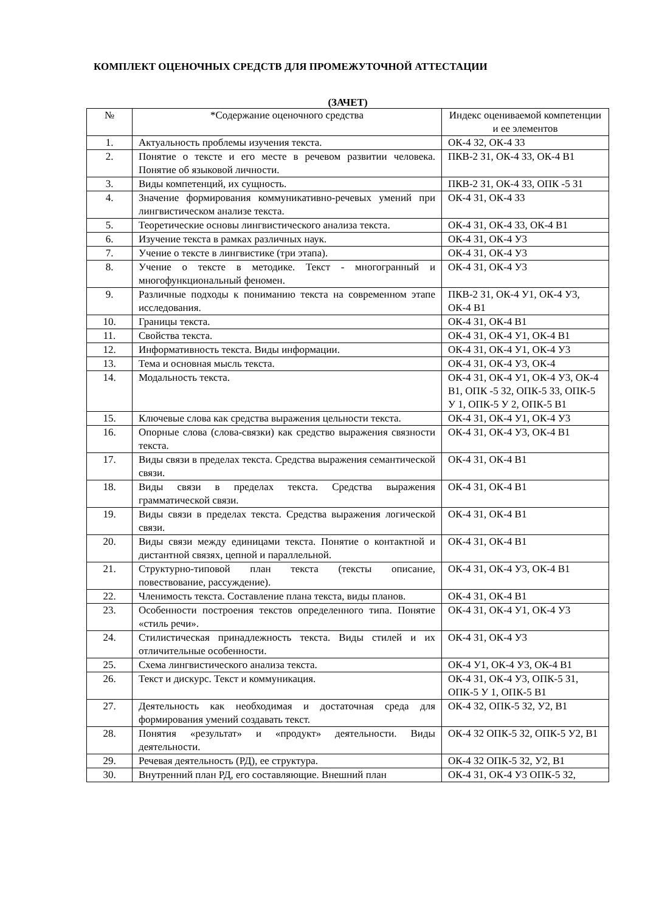КОМПЛЕКТ ОЦЕНОЧНЫХ СРЕДСТВ ДЛЯ ПРОМЕЖУТОЧНОЙ АТТЕСТАЦИИ
(ЗАЧЕТ)
| № | *Содержание оценочного средства | Индекс оцениваемой компетенции и ее элементов |
| --- | --- | --- |
| 1. | Актуальность проблемы изучения текста. | ОК-4 З2, ОК-4 З3 |
| 2. | Понятие о тексте и его месте в речевом развитии человека. Понятие об языковой личности. | ПКВ-2 З1, ОК-4 З3, ОК-4 В1 |
| 3. | Виды компетенций, их сущность. | ПКВ-2 З1, ОК-4 З3, ОПК -5 З1 |
| 4. | Значение формирования коммуникативно-речевых умений при лингвистическом анализе текста. | ОК-4 З1, ОК-4 З3 |
| 5. | Теоретические основы лингвистического анализа текста. | ОК-4 З1, ОК-4 З3, ОК-4 В1 |
| 6. | Изучение текста в рамках различных наук. | ОК-4 З1, ОК-4 У3 |
| 7. | Учение о тексте в лингвистике (три этапа). | ОК-4 З1, ОК-4 У3 |
| 8. | Учение о тексте в методике. Текст - многогранный и многофункциональный феномен. | ОК-4 З1, ОК-4 У3 |
| 9. | Различные подходы к пониманию текста на современном этапе исследования. | ПКВ-2 З1, ОК-4 У1, ОК-4 У3, ОК-4 В1 |
| 10. | Границы текста. | ОК-4 З1, ОК-4 В1 |
| 11. | Свойства текста. | ОК-4 З1, ОК-4 У1, ОК-4 В1 |
| 12. | Информативность текста. Виды информации. | ОК-4 З1, ОК-4 У1, ОК-4 У3 |
| 13. | Тема и основная мысль текста. | ОК-4 З1, ОК-4 У3, ОК-4 |
| 14. | Модальность текста. | ОК-4 З1, ОК-4 У1, ОК-4 У3, ОК-4 В1, ОПК -5 З2, ОПК-5 З3, ОПК-5 У 1, ОПК-5 У 2, ОПК-5 В1 |
| 15. | Ключевые слова как средства выражения цельности текста. | ОК-4 З1, ОК-4 У1, ОК-4 У3 |
| 16. | Опорные слова (слова-связки) как средство выражения связности текста. | ОК-4 З1, ОК-4 У3, ОК-4 В1 |
| 17. | Виды связи в пределах текста. Средства выражения семантической связи. | ОК-4 З1, ОК-4 В1 |
| 18. | Виды связи в пределах текста. Средства выражения грамматической связи. | ОК-4 З1, ОК-4 В1 |
| 19. | Виды связи в пределах текста. Средства выражения логической связи. | ОК-4 З1, ОК-4 В1 |
| 20. | Виды связи между единицами текста. Понятие о контактной и дистантной связях, цепной и параллельной. | ОК-4 З1, ОК-4 В1 |
| 21. | Структурно-типовой план текста (тексты описание, повествование, рассуждение). | ОК-4 З1, ОК-4 У3, ОК-4 В1 |
| 22. | Членимость текста. Составление плана текста, виды планов. | ОК-4 З1, ОК-4 В1 |
| 23. | Особенности построения текстов определенного типа. Понятие «стиль речи». | ОК-4 З1, ОК-4 У1, ОК-4 У3 |
| 24. | Стилистическая принадлежность текста. Виды стилей и их отличительные особенности. | ОК-4 З1, ОК-4 У3 |
| 25. | Схема лингвистического анализа текста. | ОК-4 У1, ОК-4 У3, ОК-4 В1 |
| 26. | Текст и дискурс. Текст и коммуникация. | ОК-4 З1, ОК-4 У3, ОПК-5 З1, ОПК-5 У 1, ОПК-5 В1 |
| 27. | Деятельность как необходимая и достаточная среда для формирования умений создавать текст. | ОК-4 З2, ОПК-5 З2, У2, В1 |
| 28. | Понятия «результат» и «продукт» деятельности. Виды деятельности. | ОК-4 З2 ОПК-5 З2, ОПК-5 У2, В1 |
| 29. | Речевая деятельность (РД), ее структура. | ОК-4 З2 ОПК-5 З2, У2, В1 |
| 30. | Внутренний план РД, его составляющие. Внешний план | ОК-4 З1, ОК-4 У3 ОПК-5 З2, |